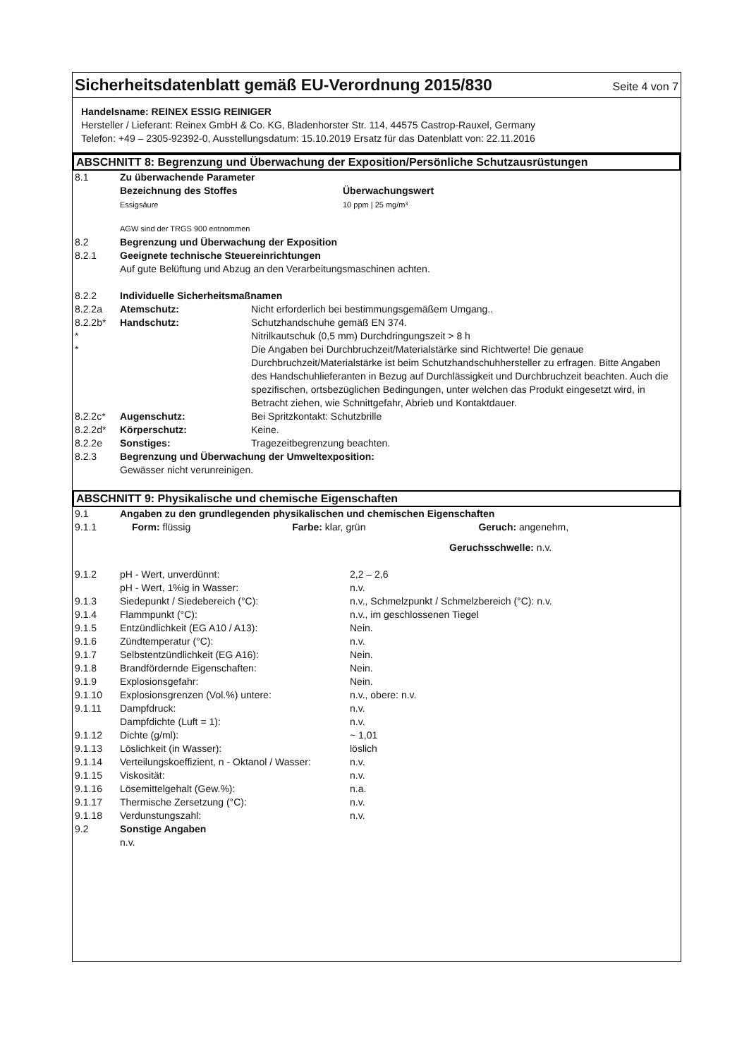Sicherheitsdatenblatt gemäß EU-Verordnung 2015/830
Seite 4 von 7
Handelsname: REINEX ESSIG REINIGER
Hersteller / Lieferant: Reinex GmbH & Co. KG, Bladenhorster Str. 114, 44575 Castrop-Rauxel, Germany
Telefon: +49 – 2305-92392-0, Ausstellungsdatum: 15.10.2019 Ersatz für das Datenblatt von: 22.11.2016
ABSCHNITT 8: Begrenzung und Überwachung der Exposition/Persönliche Schutzausrüstungen
| 8.1 | Zu überwachende Parameter | |
| | Bezeichnung des Stoffes Essigsäure | Überwachungswert 10 ppm / 25 mg/m³ |
| | AGW sind der TRGS 900 entnommen | |
| 8.2 | Begrenzung und Überwachung der Exposition | |
| 8.2.1 | Geeignete technische Steuereinrichtungen Auf gute Belüftung und Abzug an den Verarbeitungsmaschinen achten. | |
| 8.2.2 | Individuelle Sicherheitsmaßnamen | |
| 8.2.2a | Atemschutz: | Nicht erforderlich bei bestimmungsgemäßem Umgang.. |
| 8.2.2b* | Handschutz: | Schutzhandschuhe gemäß EN 374. |
| * | | Nitrilkautschuk (0,5 mm) Durchdringungszeit > 8 h |
| * | | Die Angaben bei Durchbruchzeit/Materialstärke sind Richtwerte! Die genaue Durchbruchzeit/Materialstärke ist beim Schutzhandschuhhersteller zu erfragen. Bitte Angaben des Handschuhlieferanten in Bezug auf Durchlässigkeit und Durchbruchzeit beachten. Auch die spezifischen, ortsbezüglichen Bedingungen, unter welchen das Produkt eingesetzt wird, in Betracht ziehen, wie Schnittgefahr, Abrieb und Kontaktdauer. |
| 8.2.2c* | Augenschutz: | Bei Spritzkontakt: Schutzbrille |
| 8.2.2d* | Körperschutz: | Keine. |
| 8.2.2e | Sonstiges: | Tragezeitbegrenzung beachten. |
| 8.2.3 | Begrenzung und Überwachung der Umweltexposition: Gewässer nicht verunreinigen. | |
ABSCHNITT 9: Physikalische und chemische Eigenschaften
| 9.1 | Angaben zu den grundlegenden physikalischen und chemischen Eigenschaften | |
| 9.1.1 | Form: flüssig Farbe: klar, grün Geruch: angenehm, Geruchsschwelle: n.v. | |
| 9.1.2 | pH - Wert, unverdünnt: | 2,2 – 2,6 |
| | pH - Wert, 1%ig in Wasser: | n.v. |
| 9.1.3 | Siedepunkt / Siedebereich (°C): | n.v., Schmelzpunkt / Schmelzbereich (°C): n.v. |
| 9.1.4 | Flammpunkt (°C): | n.v., im geschlossenen Tiegel |
| 9.1.5 | Entzündlichkeit (EG A10 / A13): | Nein. |
| 9.1.6 | Zündtemperatur (°C): | n.v. |
| 9.1.7 | Selbstentzündlichkeit (EG A16): | Nein. |
| 9.1.8 | Brandfördernde Eigenschaften: | Nein. |
| 9.1.9 | Explosionsgefahr: | Nein. |
| 9.1.10 | Explosionsgrenzen (Vol.%) untere: | n.v., obere: n.v. |
| 9.1.11 | Dampfdruck: | n.v. |
| | Dampfdichte (Luft = 1): | n.v. |
| 9.1.12 | Dichte (g/ml): | ~ 1,01 |
| 9.1.13 | Löslichkeit (in Wasser): | löslich |
| 9.1.14 | Verteilungskoeffizient, n - Oktanol / Wasser: | n.v. |
| 9.1.15 | Viskosität: | n.v. |
| 9.1.16 | Lösemittelgehalt (Gew.%): | n.a. |
| 9.1.17 | Thermische Zersetzung (°C): | n.v. |
| 9.1.18 | Verdunstungszahl: | n.v. |
| 9.2 | Sonstige Angaben n.v. | |